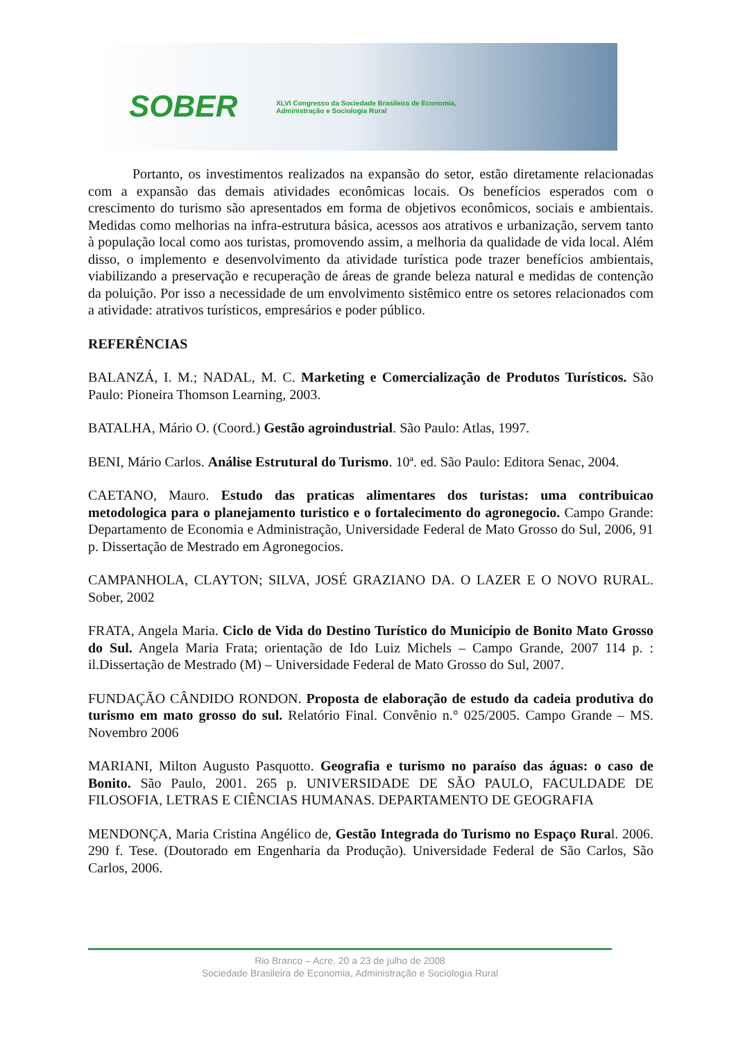SOBER
XLVI Congresso da Sociedade Brasileira de Economia,
Administração e Sociologia Rural
Portanto, os investimentos realizados na expansão do setor, estão diretamente relacionadas com a expansão das demais atividades econômicas locais. Os benefícios esperados com o crescimento do turismo são apresentados em forma de objetivos econômicos, sociais e ambientais. Medidas como melhorias na infra-estrutura básica, acessos aos atrativos e urbanização, servem tanto à população local como aos turistas, promovendo assim, a melhoria da qualidade de vida local. Além disso, o implemento e desenvolvimento da atividade turística pode trazer benefícios ambientais, viabilizando a preservação e recuperação de áreas de grande beleza natural e medidas de contenção da poluição. Por isso a necessidade de um envolvimento sistêmico entre os setores relacionados com a atividade: atrativos turísticos, empresários e poder público.
REFERÊNCIAS
BALANZÁ, I. M.; NADAL, M. C. Marketing e Comercialização de Produtos Turísticos. São Paulo: Pioneira Thomson Learning, 2003.
BATALHA, Mário O. (Coord.) Gestão agroindustrial. São Paulo: Atlas, 1997.
BENI, Mário Carlos. Análise Estrutural do Turismo. 10ª. ed. São Paulo: Editora Senac, 2004.
CAETANO, Mauro. Estudo das praticas alimentares dos turistas: uma contribuicao metodologica para o planejamento turistico e o fortalecimento do agronegocio. Campo Grande: Departamento de Economia e Administração, Universidade Federal de Mato Grosso do Sul, 2006, 91 p. Dissertação de Mestrado em Agronegocios.
CAMPANHOLA, CLAYTON; SILVA, JOSÉ GRAZIANO DA. O LAZER E O NOVO RURAL. Sober, 2002
FRATA, Angela Maria. Ciclo de Vida do Destino Turístico do Município de Bonito Mato Grosso do Sul. Angela Maria Frata; orientação de Ido Luiz Michels – Campo Grande, 2007 114 p. : il.Dissertação de Mestrado (M) – Universidade Federal de Mato Grosso do Sul, 2007.
FUNDAÇÃO CÂNDIDO RONDON. Proposta de elaboração de estudo da cadeia produtiva do turismo em mato grosso do sul. Relatório Final. Convênio n.° 025/2005. Campo Grande – MS. Novembro 2006
MARIANI, Milton Augusto Pasquotto. Geografia e turismo no paraíso das águas: o caso de Bonito. São Paulo, 2001. 265 p. UNIVERSIDADE DE SÃO PAULO, FACULDADE DE FILOSOFIA, LETRAS E CIÊNCIAS HUMANAS. DEPARTAMENTO DE GEOGRAFIA
MENDONÇA, Maria Cristina Angélico de, Gestão Integrada do Turismo no Espaço Rural. 2006. 290 f. Tese. (Doutorado em Engenharia da Produção). Universidade Federal de São Carlos, São Carlos, 2006.
Rio Branco – Acre, 20 a 23 de julho de 2008
Sociedade Brasileira de Economia, Administração e Sociologia Rural